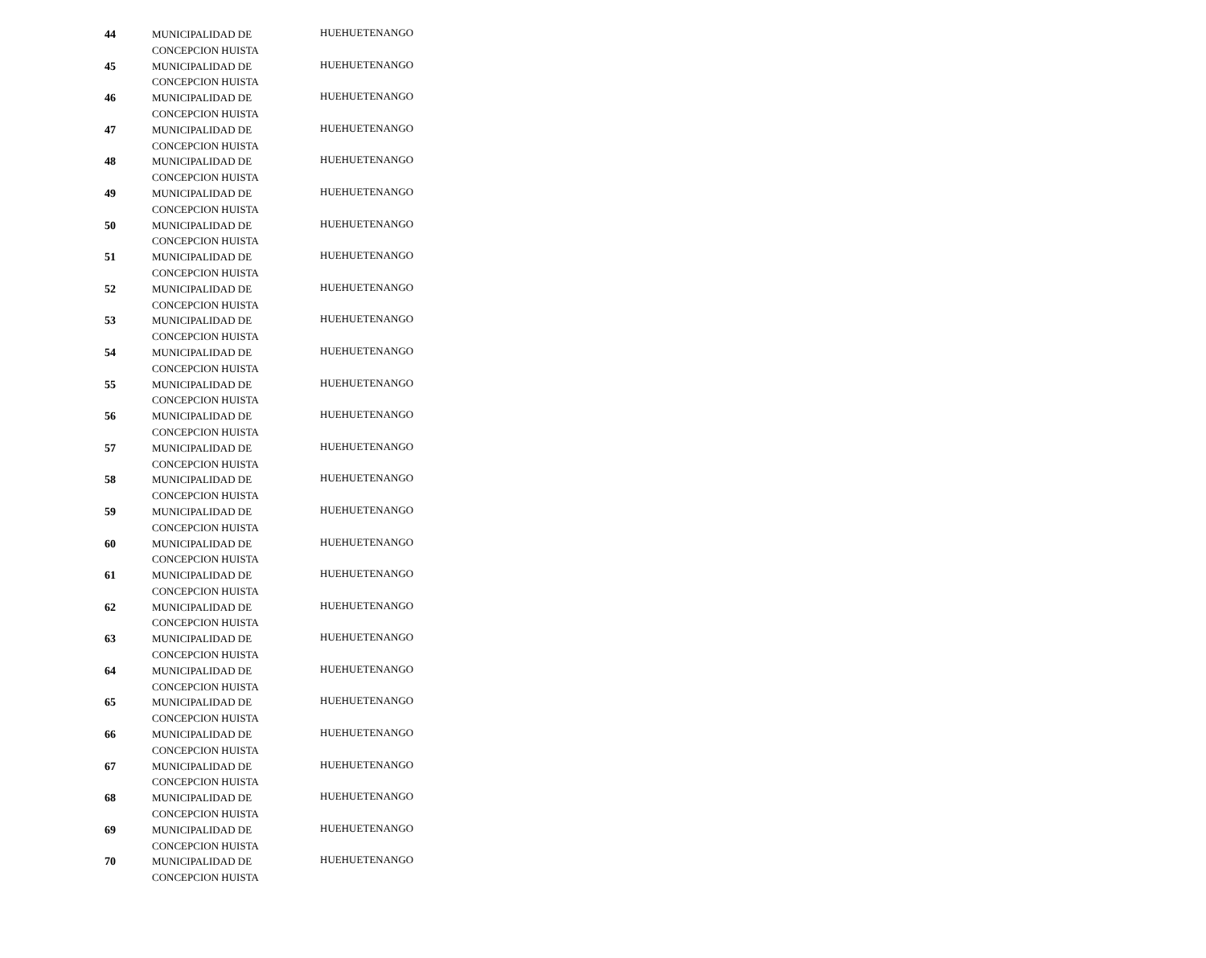| 44 | MUNICIPALIDAD DE CONCEPCION HUISTA | HUEHUETENANGO |
| 45 | MUNICIPALIDAD DE CONCEPCION HUISTA | HUEHUETENANGO |
| 46 | MUNICIPALIDAD DE CONCEPCION HUISTA | HUEHUETENANGO |
| 47 | MUNICIPALIDAD DE CONCEPCION HUISTA | HUEHUETENANGO |
| 48 | MUNICIPALIDAD DE CONCEPCION HUISTA | HUEHUETENANGO |
| 49 | MUNICIPALIDAD DE CONCEPCION HUISTA | HUEHUETENANGO |
| 50 | MUNICIPALIDAD DE CONCEPCION HUISTA | HUEHUETENANGO |
| 51 | MUNICIPALIDAD DE CONCEPCION HUISTA | HUEHUETENANGO |
| 52 | MUNICIPALIDAD DE CONCEPCION HUISTA | HUEHUETENANGO |
| 53 | MUNICIPALIDAD DE CONCEPCION HUISTA | HUEHUETENANGO |
| 54 | MUNICIPALIDAD DE CONCEPCION HUISTA | HUEHUETENANGO |
| 55 | MUNICIPALIDAD DE CONCEPCION HUISTA | HUEHUETENANGO |
| 56 | MUNICIPALIDAD DE CONCEPCION HUISTA | HUEHUETENANGO |
| 57 | MUNICIPALIDAD DE CONCEPCION HUISTA | HUEHUETENANGO |
| 58 | MUNICIPALIDAD DE CONCEPCION HUISTA | HUEHUETENANGO |
| 59 | MUNICIPALIDAD DE CONCEPCION HUISTA | HUEHUETENANGO |
| 60 | MUNICIPALIDAD DE CONCEPCION HUISTA | HUEHUETENANGO |
| 61 | MUNICIPALIDAD DE CONCEPCION HUISTA | HUEHUETENANGO |
| 62 | MUNICIPALIDAD DE CONCEPCION HUISTA | HUEHUETENANGO |
| 63 | MUNICIPALIDAD DE CONCEPCION HUISTA | HUEHUETENANGO |
| 64 | MUNICIPALIDAD DE CONCEPCION HUISTA | HUEHUETENANGO |
| 65 | MUNICIPALIDAD DE CONCEPCION HUISTA | HUEHUETENANGO |
| 66 | MUNICIPALIDAD DE CONCEPCION HUISTA | HUEHUETENANGO |
| 67 | MUNICIPALIDAD DE CONCEPCION HUISTA | HUEHUETENANGO |
| 68 | MUNICIPALIDAD DE CONCEPCION HUISTA | HUEHUETENANGO |
| 69 | MUNICIPALIDAD DE CONCEPCION HUISTA | HUEHUETENANGO |
| 70 | MUNICIPALIDAD DE CONCEPCION HUISTA | HUEHUETENANGO |